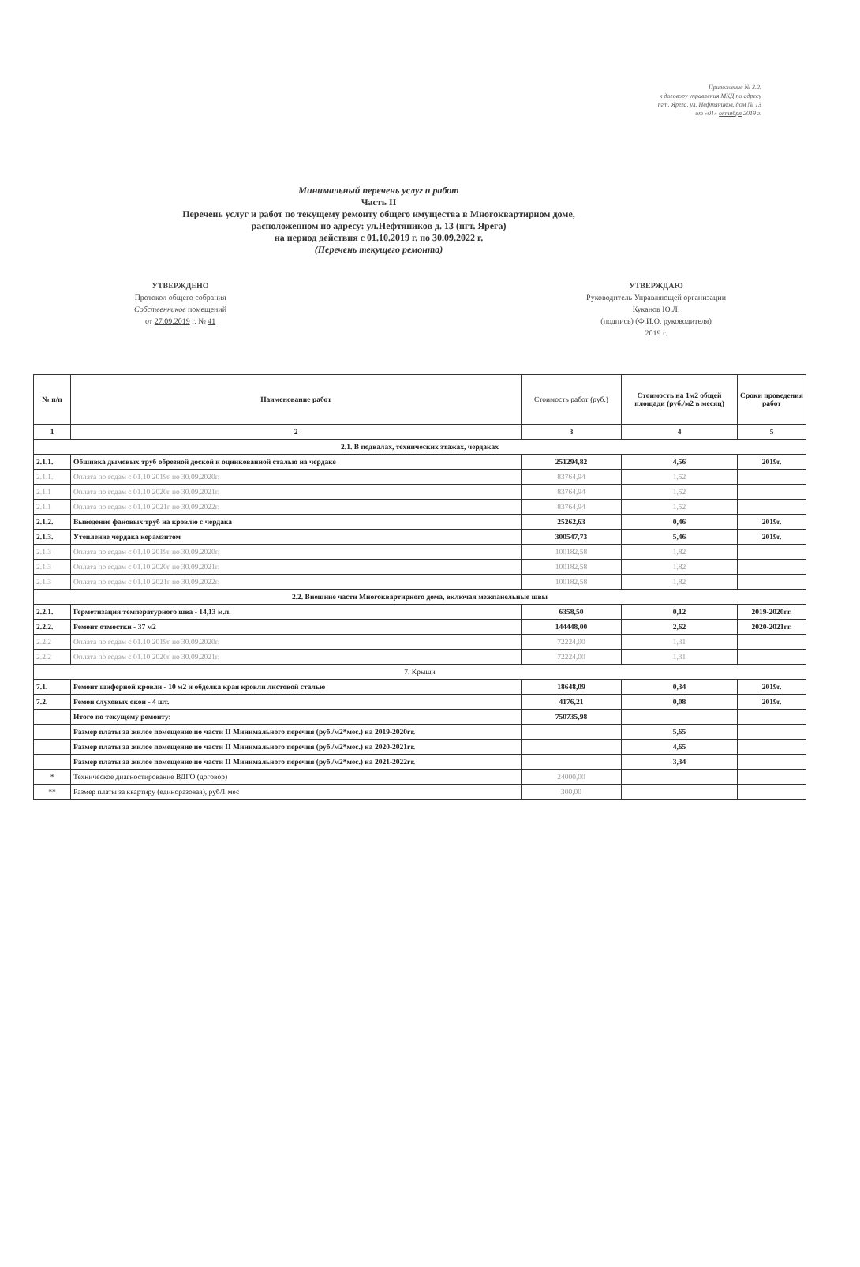Приложение № 3.2.
к договору управления МКД по адресу
пгт. Ярега, ул. Нефтяников, дом № 13
от «01» октября 2019 г.
Минимальный перечень услуг и работ
Часть II
Перечень услуг и работ по текущему ремонту общего имущества в Многоквартирном доме,
расположенном по адресу: ул.Нефтяников д. 13 (пгт. Ярега)
на период действия с 01.10.2019 г. по 30.09.2022 г.
(Перечень текущего ремонта)
УТВЕРЖДЕНО
Протокол общего собрания
Собственников помещений
от 27.09.2019 г. № 41
УТВЕРЖДАЮ
Руководитель Управляющей организации
Куканов Ю.Л.
(подпись) (Ф.И.О. руководителя)
2019 г.
| № п/п | Наименование работ | Стоимость работ (руб.) | Стоимость на 1м2 общей площади (руб./м2 в месяц) | Сроки проведения работ |
| --- | --- | --- | --- | --- |
| 1 | 2 | 3 | 4 | 5 |
| 2.1. В подвалах, технических этажах, чердаках | | | | |
| 2.1.1. | Обшивка дымовых труб обрезной доской и оцинкованной сталью на чердаке | 251294,82 | 4,56 | 2019г. |
| 2.1.1. | Оплата по годам с 01.10.2019г по 30.09.2020г. | 83764,94 | 1,52 | |
| 2.1.1 | Оплата по годам с 01.10.2020г по 30.09.2021г. | 83764,94 | 1,52 | |
| 2.1.1 | Оплата по годам с 01.10.2021г по 30.09.2022г. | 83764,94 | 1,52 | |
| 2.1.2. | Выведение фановых труб на кровлю с чердака | 25262,63 | 0,46 | 2019г. |
| 2.1.3. | Утепление чердака керамзитом | 300547,73 | 5,46 | 2019г. |
| 2.1.3 | Оплата по годам с 01.10.2019г по 30.09.2020г. | 100182,58 | 1,82 | |
| 2.1.3 | Оплата по годам с 01.10.2020г по 30.09.2021г. | 100182,58 | 1,82 | |
| 2.1.3 | Оплата по годам с 01.10.2021г по 30.09.2022г. | 100182,58 | 1,82 | |
| 2.2. Внешние части Многоквартирного дома, включая межпанельные швы | | | | |
| 2.2.1. | Герметизация температурного шва - 14,13 м.п. | 6358,50 | 0,12 | 2019-2020гг. |
| 2.2.2. | Ремонт отмостки - 37 м2 | 144448,00 | 2,62 | 2020-2021гг. |
| 2.2.2 | Оплата по годам с 01.10.2019г по 30.09.2020г. | 72224,00 | 1,31 | |
| 2.2.2 | Оплата по годам с 01.10.2020г по 30.09.2021г. | 72224,00 | 1,31 | |
| 7. Крыши | | | | |
| 7.1. | Ремонт шиферной кровли - 10 м2 и обделка края кровли листовой сталью | 18648,09 | 0,34 | 2019г. |
| 7.2. | Ремон слуховых окон - 4 шт. | 4176,21 | 0,08 | 2019г. |
| | Итого по текущему ремонту: | 750735,98 | | |
| | Размер платы за жилое помещение по части II Минимального перечня (руб./м2*мес.) на 2019-2020гг. | | 5,65 | |
| | Размер платы за жилое помещение по части II Минимального перечня (руб./м2*мес.) на 2020-2021гг. | | 4,65 | |
| | Размер платы за жилое помещение по части II Минимального перечня (руб./м2*мес.) на 2021-2022гг. | | 3,34 | |
| * | Техническое диагностирование ВДГО (договор) | 24000,00 | | |
| ** | Размер платы за квартиру (единоразовая), руб/1 мес | 300,00 | | |